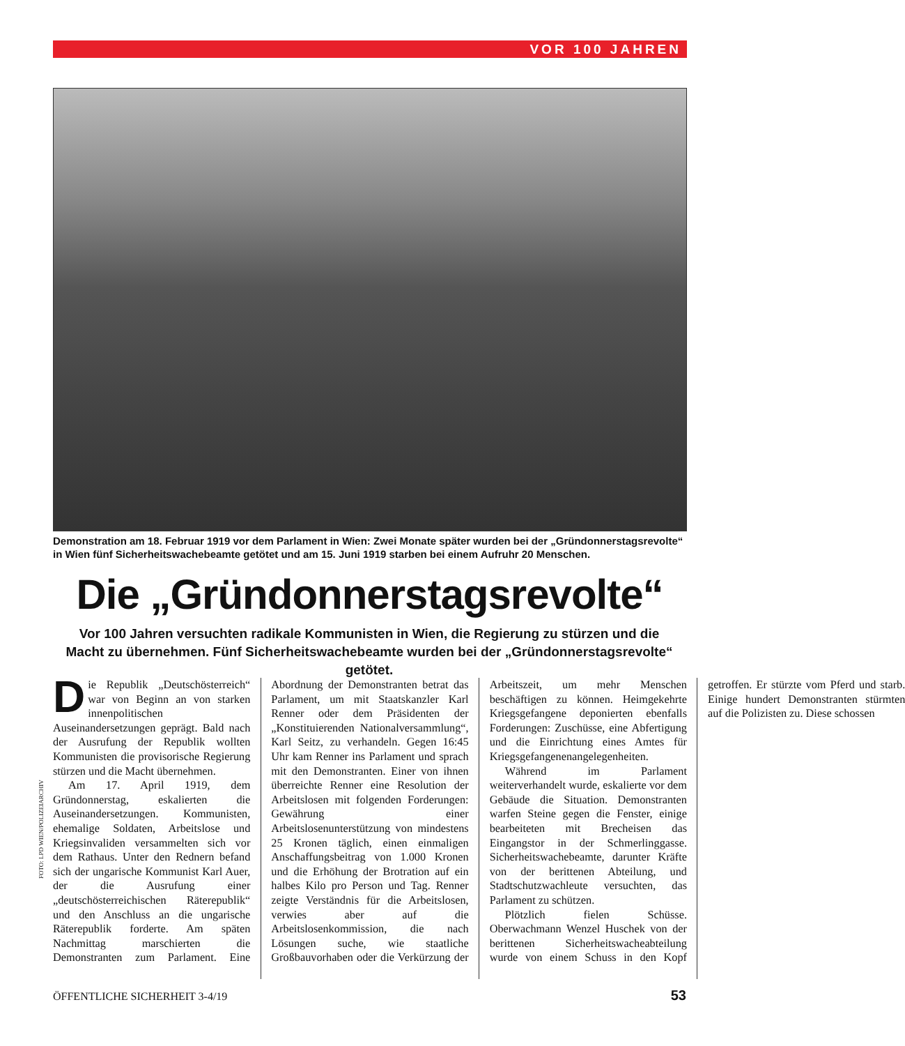VOR 100 JAHREN
Demonstration am 18. Februar 1919 vor dem Parlament in Wien: Zwei Monate später wurden bei der „Gründonnerstagsrevolte“ in Wien fünf Sicherheitswachebeamte getötet und am 15. Juni 1919 starben bei einem Aufruhr 20 Menschen.
Die „Gründonnerstagsrevolte“
Vor 100 Jahren versuchten radikale Kommunisten in Wien, die Regierung zu stürzen und die Macht zu übernehmen. Fünf Sicherheitswachebeamte wurden bei der „Gründonnerstagsrevolte“ getötet.
Die Republik „Deutschösterreich“ war von Beginn an von starken innenpolitischen Auseinandersetzungen geprägt. Bald nach der Ausrufung der Republik wollten Kommunisten die provisorische Regierung stürzen und die Macht übernehmen.
Am 17. April 1919, dem Gründonnerstag, eskalierten die Auseinandersetzungen. Kommunisten, ehemalige Soldaten, Arbeitslose und Kriegsinvaliden versammelten sich vor dem Rathaus. Unter den Rednern befand sich der ungarische Kommunist Karl Auer, der die Ausrufung einer „deutschösterreichischen Räterepublik“ und den Anschluss an die ungarische Räterepublik forderte. Am späten Nachmittag marschierten die Demonstranten zum Parlament. Eine Abordnung der Demonstranten betrat das Parlament, um mit Staatskanzler Karl Renner oder dem Präsidenten der „Konstituierenden Nationalversammlung“, Karl Seitz, zu verhandeln. Gegen 16:45 Uhr kam Renner ins Parlament und sprach mit den Demonstranten. Einer von ihnen überreichte Renner eine Resolution der Arbeitslosen mit folgenden Forderungen: Gewährung einer Arbeitslosenunterstützung von mindestens 25 Kronen täglich, einen einmaligen Anschaffungsbeitrag von 1.000 Kronen und die Erhöhung der Brotration auf ein halbes Kilo pro Person und Tag. Renner zeigte Verständnis für die Arbeitslosen, verwies aber auf die Arbeitslosenkommission, die nach Lösungen suche, wie staatliche Großbauvorhaben oder die Verkürzung der Arbeitszeit, um mehr Menschen beschäftigen zu können. Heimgekehrte Kriegsgefangene deponierten ebenfalls Forderungen: Zuschüsse, eine Abfertigung und die Einrichtung eines Amtes für Kriegsgefangenenangelegenheiten.
Während im Parlament weiterverhandelt wurde, eskalierte vor dem Gebäude die Situation. Demonstranten warfen Steine gegen die Fenster, einige bearbeiteten mit Brecheisen das Eingangstor in der Schmerlinggasse. Sicherheitswachebeamte, darunter Kräfte von der berittenen Abteilung, und Stadtschutzwachleute versuchten, das Parlament zu schützen.
Plötzlich fielen Schüsse. Oberwachmann Wenzel Huschek von der berittenen Sicherheitswacheabteilung wurde von einem Schuss in den Kopf getroffen. Er stürzte vom Pferd und starb. Einige hundert Demonstranten stürmten auf die Polizisten zu. Diese schossen
FOTO: LPD WIEN/POLIZEIARCHIV
ÖFFENTLICHE SICHERHEIT 3-4/19 53